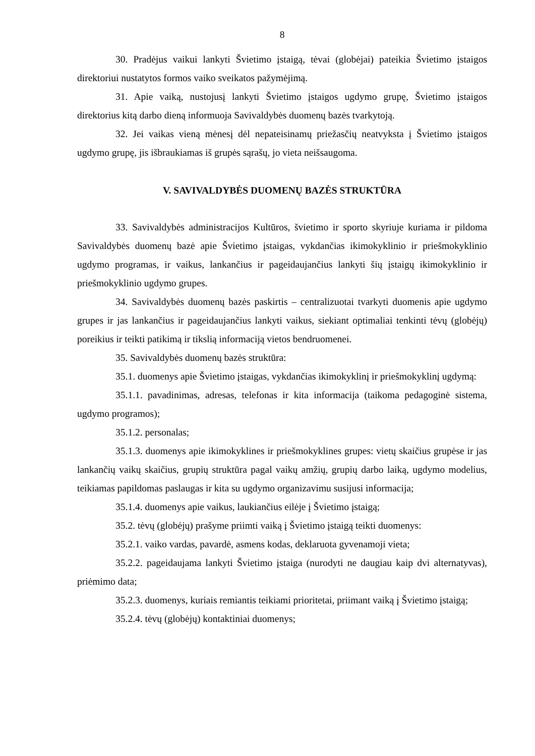8
30. Pradėjus vaikui lankyti Švietimo įstaigą, tėvai (globėjai) pateikia Švietimo įstaigos direktoriui nustatytos formos vaiko sveikatos pažymėjimą.
31. Apie vaiką, nustojusį lankyti Švietimo įstaigos ugdymo grupę, Švietimo įstaigos direktorius kitą darbo dieną informuoja Savivaldybės duomenų bazės tvarkytoją.
32. Jei vaikas vieną mėnesį dėl nepateisinamų priežasčių neatvyksta į Švietimo įstaigos ugdymo grupę, jis išbraukiamas iš grupės sąrašų, jo vieta neišsaugoma.
V. SAVIVALDYBĖS DUOMENŲ BAZĖS STRUKTŪRA
33. Savivaldybės administracijos Kultūros, švietimo ir sporto skyriuje kuriama ir pildoma Savivaldybės duomenų bazė apie Švietimo įstaigas, vykdančias ikimokyklinio ir priešmokyklinio ugdymo programas, ir vaikus, lankančius ir pageidaujančius lankyti šių įstaigų ikimokyklinio ir priešmokyklinio ugdymo grupes.
34. Savivaldybės duomenų bazės paskirtis – centralizuotai tvarkyti duomenis apie ugdymo grupes ir jas lankančius ir pageidaujančius lankyti vaikus, siekiant optimaliai tenkinti tėvų (globėjų) poreikius ir teikti patikimą ir tikslią informaciją vietos bendruomenei.
35. Savivaldybės duomenų bazės struktūra:
35.1. duomenys apie Švietimo įstaigas, vykdančias ikimokyklinį ir priešmokyklinį ugdymą:
35.1.1. pavadinimas, adresas, telefonas ir kita informacija (taikoma pedagoginė sistema, ugdymo programos);
35.1.2. personalas;
35.1.3. duomenys apie ikimokyklines ir priešmokyklines grupes: vietų skaičius grupėse ir jas lankančių vaikų skaičius, grupių struktūra pagal vaikų amžių, grupių darbo laiką, ugdymo modelius, teikiamas papildomas paslaugas ir kita su ugdymo organizavimu susijusi informacija;
35.1.4. duomenys apie vaikus, laukiančius eilėje į Švietimo įstaigą;
35.2. tėvų (globėjų) prašyme priimti vaiką į Švietimo įstaigą teikti duomenys:
35.2.1. vaiko vardas, pavardė, asmens kodas, deklaruota gyvenamoji vieta;
35.2.2. pageidaujama lankyti Švietimo įstaiga (nurodyti ne daugiau kaip dvi alternatyvas), priėmimo data;
35.2.3. duomenys, kuriais remiantis teikiami prioritetai, priimant vaiką į Švietimo įstaigą;
35.2.4. tėvų (globėjų) kontaktiniai duomenys;